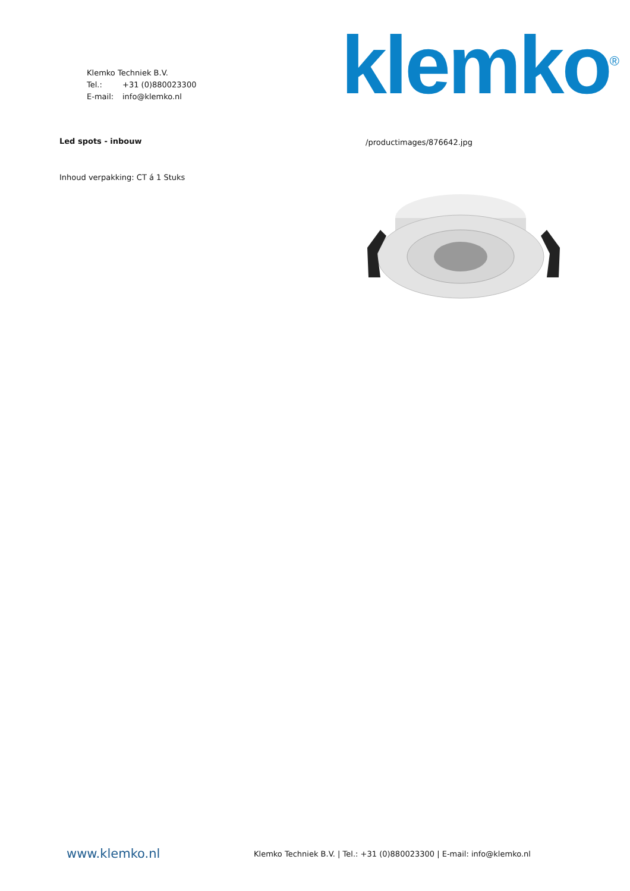Klemko Techniek B.V.
Tel.: +31 (0)880023300
E-mail: info@klemko.nl
klemko<sup>®</sup>
Led spots - inbouw
Inhoud verpakking: CT á 1 Stuks
/productimages/876642.jpg
www.klemko.nl
Klemko Techniek B.V. | Tel.: +31 (0)880023300 | E-mail: info@klemko.nl